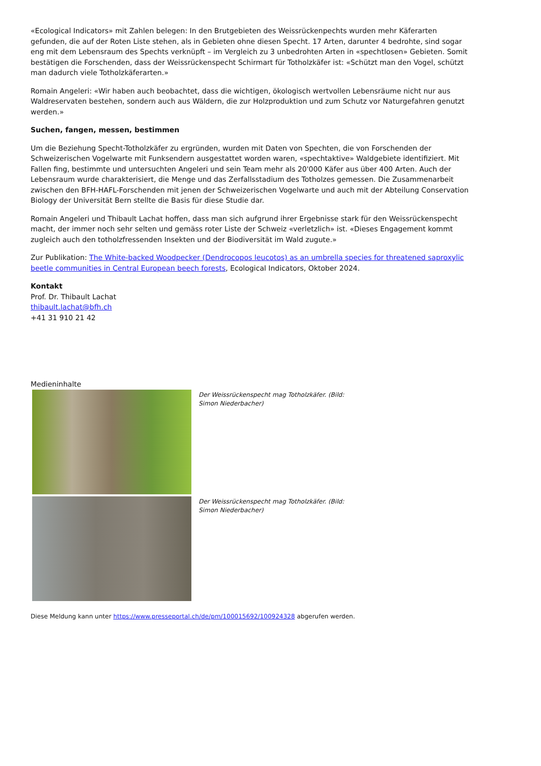«Ecological Indicators» mit Zahlen belegen: In den Brutgebieten des Weissrückenpechts wurden mehr Käferarten gefunden, die auf der Roten Liste stehen, als in Gebieten ohne diesen Specht. 17 Arten, darunter 4 bedrohte, sind sogar eng mit dem Lebensraum des Spechts verknüpft – im Vergleich zu 3 unbedrohten Arten in «spechtlosen» Gebieten. Somit bestätigen die Forschenden, dass der Weissrückenspecht Schirmart für Totholzkäfer ist: «Schützt man den Vogel, schützt man dadurch viele Totholzkäferarten.»
Romain Angeleri: «Wir haben auch beobachtet, dass die wichtigen, ökologisch wertvollen Lebensräume nicht nur aus Waldreservaten bestehen, sondern auch aus Wäldern, die zur Holzproduktion und zum Schutz vor Naturgefahren genutzt werden.»
Suchen, fangen, messen, bestimmen
Um die Beziehung Specht-Totholzkäfer zu ergründen, wurden mit Daten von Spechten, die von Forschenden der Schweizerischen Vogelwarte mit Funksendern ausgestattet worden waren, «spechtaktive» Waldgebiete identifiziert. Mit Fallen fing, bestimmte und untersuchten Angeleri und sein Team mehr als 20'000 Käfer aus über 400 Arten. Auch der Lebensraum wurde charakterisiert, die Menge und das Zerfallsstadium des Totholzes gemessen. Die Zusammenarbeit zwischen den BFH-HAFL-Forschenden mit jenen der Schweizerischen Vogelwarte und auch mit der Abteilung Conservation Biology der Universität Bern stellte die Basis für diese Studie dar.
Romain Angeleri und Thibault Lachat hoffen, dass man sich aufgrund ihrer Ergebnisse stark für den Weissrückenspecht macht, der immer noch sehr selten und gemäss roter Liste der Schweiz «verletzlich» ist. «Dieses Engagement kommt zugleich auch den totholzfressenden Insekten und der Biodiversität im Wald zugute.»
Zur Publikation: The White-backed Woodpecker (Dendrocopos leucotos) as an umbrella species for threatened saproxylic beetle communities in Central European beech forests, Ecological Indicators, Oktober 2024.
Kontakt
Prof. Dr. Thibault Lachat
thibault.lachat@bfh.ch
+41 31 910 21 42
Medieninhalte
Der Weissrückenspecht mag Totholzkäfer. (Bild: Simon Niederbacher)
Der Weissrückenspecht mag Totholzkäfer. (Bild: Simon Niederbacher)
Diese Meldung kann unter https://www.presseportal.ch/de/pm/100015692/100924328 abgerufen werden.